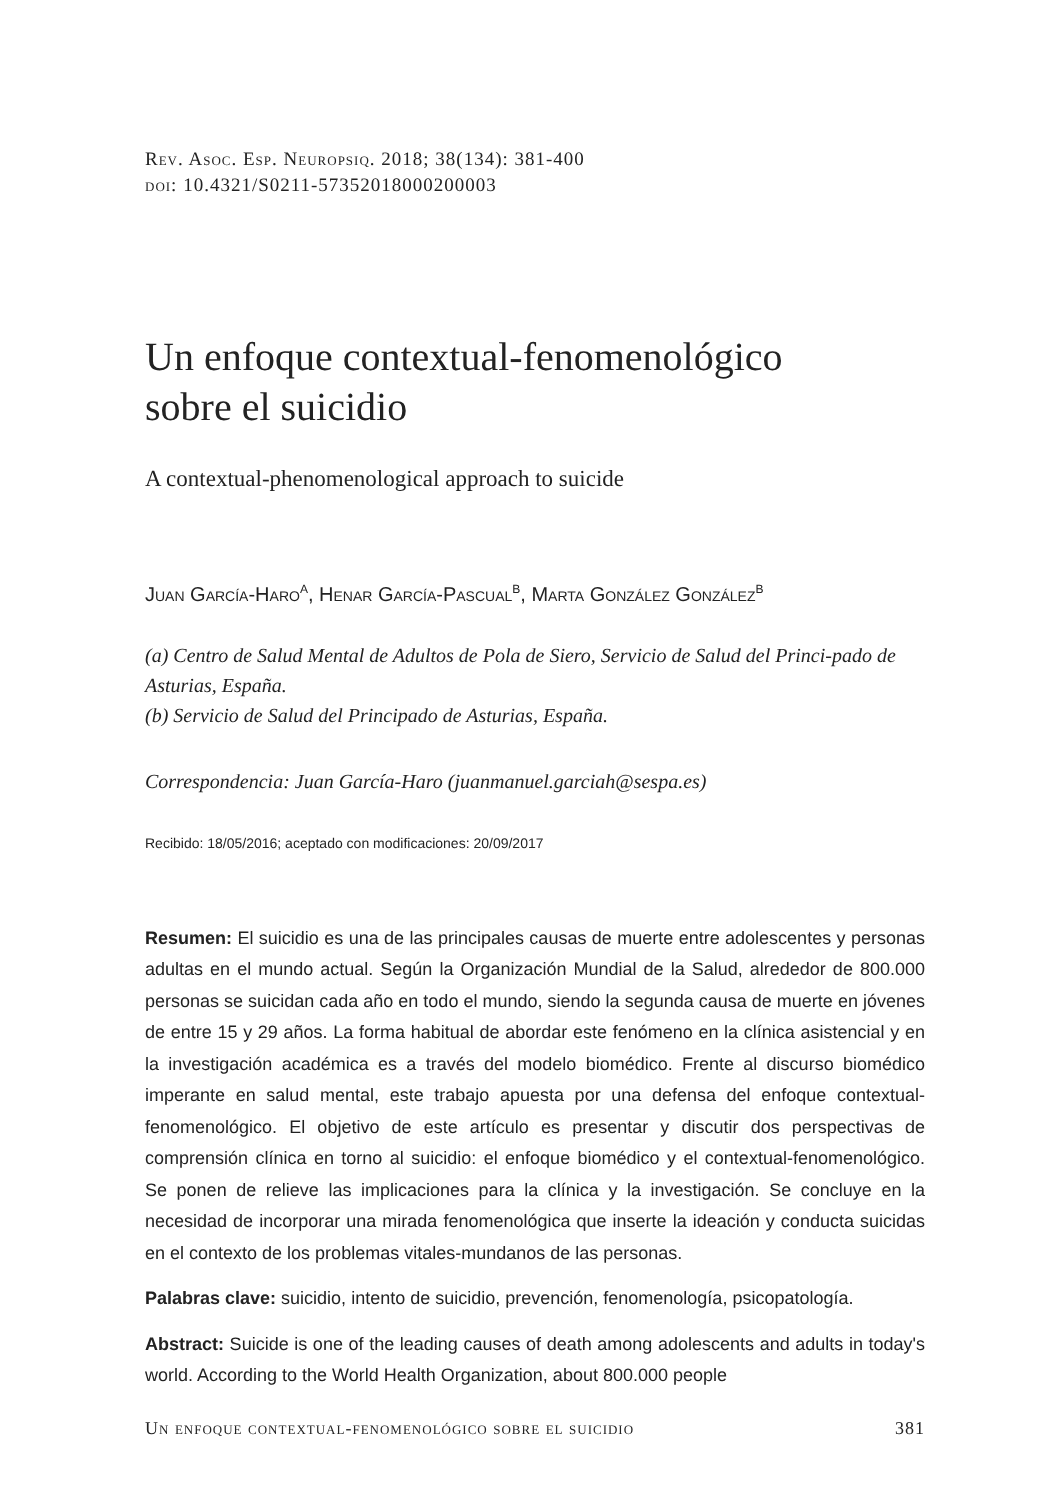Rev. Asoc. Esp. Neuropsiq. 2018; 38(134): 381-400
doi: 10.4321/S0211-57352018000200003
Un enfoque contextual-fenomenológico
sobre el suicidio
A contextual-phenomenological approach to suicide
Juan García-Haro<sup>a</sup>, Henar García-Pascual<sup>b</sup>, Marta González González<sup>b</sup>
(a) Centro de Salud Mental de Adultos de Pola de Siero, Servicio de Salud del Princi-pado de Asturias, España.
(b) Servicio de Salud del Principado de Asturias, España.
Correspondencia: Juan García-Haro (juanmanuel.garciah@sespa.es)
Recibido: 18/05/2016; aceptado con modificaciones: 20/09/2017
Resumen: El suicidio es una de las principales causas de muerte entre adolescentes y personas adultas en el mundo actual. Según la Organización Mundial de la Salud, alrededor de 800.000 personas se suicidan cada año en todo el mundo, siendo la segunda causa de muerte en jóvenes de entre 15 y 29 años. La forma habitual de abordar este fenómeno en la clínica asistencial y en la investigación académica es a través del modelo biomédico. Frente al discurso biomédico imperante en salud mental, este trabajo apuesta por una defensa del enfoque contextual-fenomenológico. El objetivo de este artículo es presentar y discutir dos perspectivas de comprensión clínica en torno al suicidio: el enfoque biomédico y el contextual-fenomenológico. Se ponen de relieve las implicaciones para la clínica y la investigación. Se concluye en la necesidad de incorporar una mirada fenomenológica que inserte la ideación y conducta suicidas en el contexto de los problemas vitales-mundanos de las personas.
Palabras clave: suicidio, intento de suicidio, prevención, fenomenología, psicopatología.
Abstract: Suicide is one of the leading causes of death among adolescents and adults in today's world. According to the World Health Organization, about 800.000 people
Un enfoque contextual-fenomenológico sobre el suicidio 381